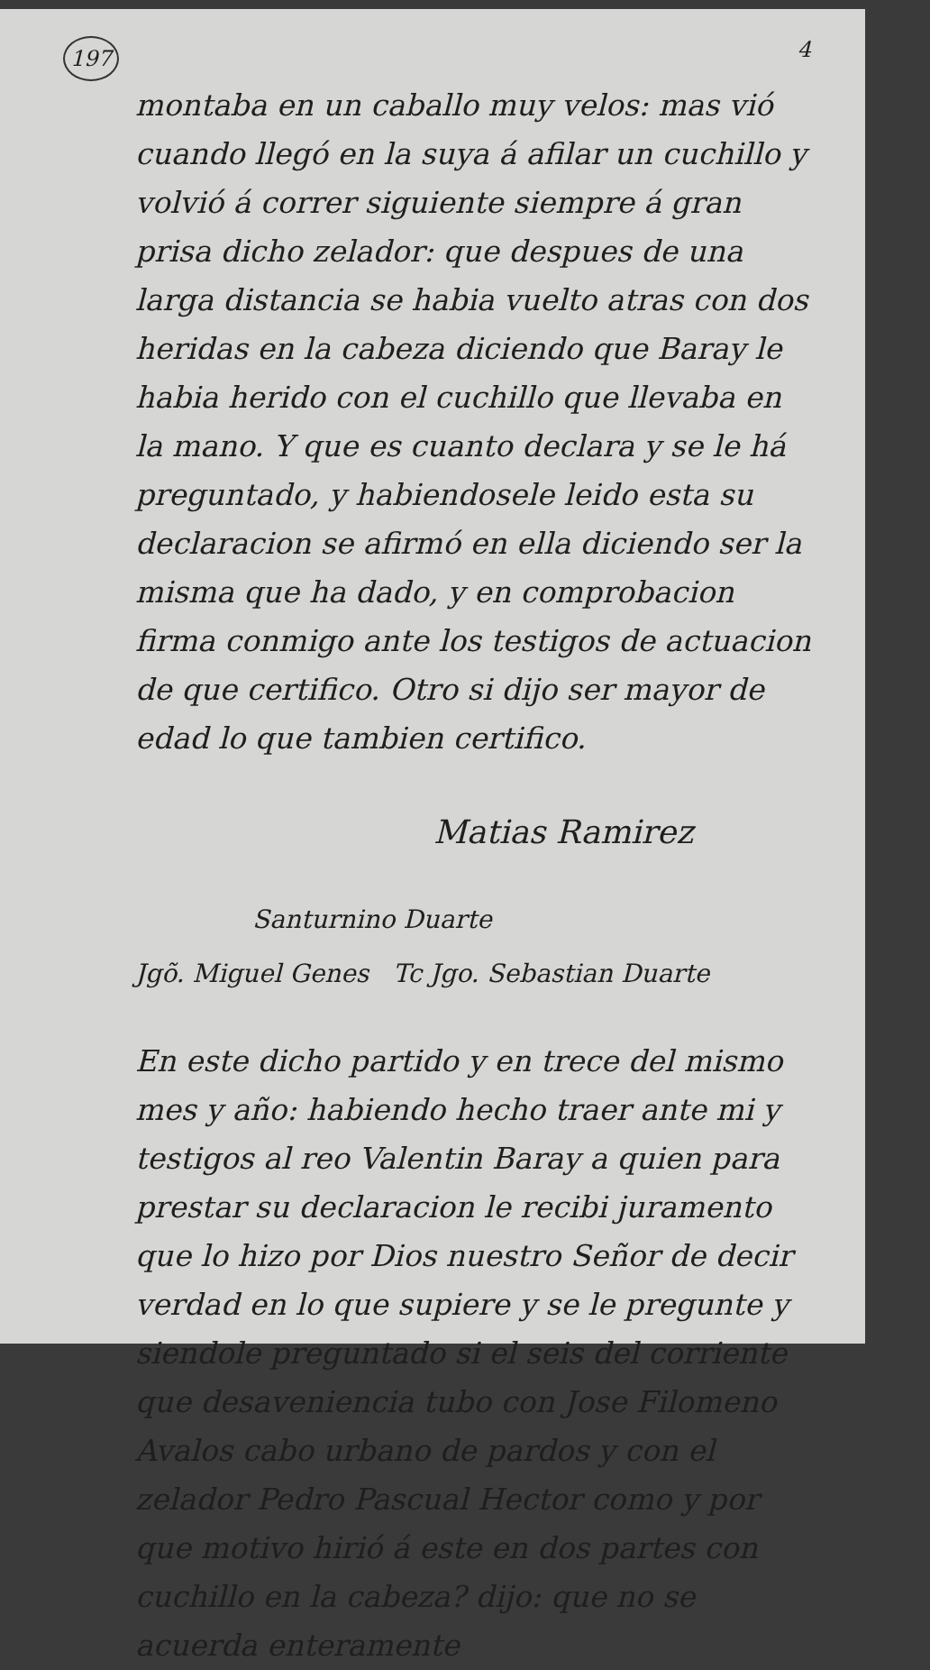197 4
montaba en un caballo muy velos: mas vió cuando llegó en la suya á afilar un cuchillo y volvió á correr siguiente siempre á gran prisa dicho zelador: que despues de una larga distancia se habia vuelto atras con dos heridas en la cabeza diciendo que Baray le habia herido con el cuchillo que llevaba en la mano. Y que es cuanto declara y se le há preguntado, y habiendosele leido esta su declaracion se afirmó en ella diciendo ser la misma que ha dado, y en comprobacion firma conmigo ante los testigos de actuacion de que certifico. Otro si dijo ser mayor de edad lo que tambien certifico.
Matias Ramirez
Santurnino Duarte
Jgõ. Miguel Genes Tc Jgo. Sebastian Duarte
En este dicho partido y en trece del mismo mes y año: habiendo hecho traer ante mi y testigos al reo Valentin Baray a quien para prestar su declaracion le recibi juramento que lo hizo por Dios nuestro Señor de decir verdad en lo que supiere y se le pregunte y siendole preguntado si el seis del corriente que desaveniencia tubo con Jose Filomeno Avalos cabo urbano de pardos y con el zelador Pedro Pascual Hector como y por que motivo hirió á este en dos partes con cuchillo en la cabeza? dijo: que no se acuerda enteramente